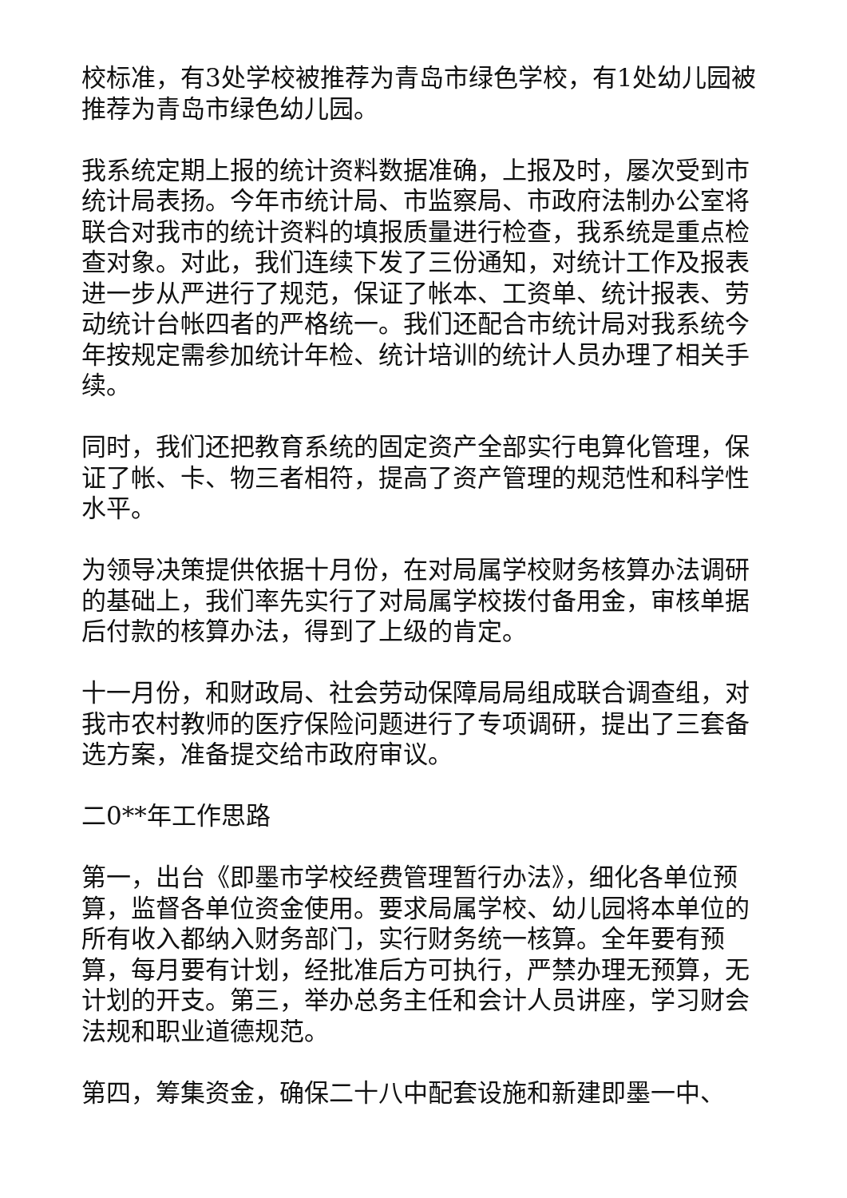校标准，有3处学校被推荐为青岛市绿色学校，有1处幼儿园被推荐为青岛市绿色幼儿园。
我系统定期上报的统计资料数据准确，上报及时，屡次受到市统计局表扬。今年市统计局、市监察局、市政府法制办公室将联合对我市的统计资料的填报质量进行检查，我系统是重点检查对象。对此，我们连续下发了三份通知，对统计工作及报表进一步从严进行了规范，保证了帐本、工资单、统计报表、劳动统计台帐四者的严格统一。我们还配合市统计局对我系统今年按规定需参加统计年检、统计培训的统计人员办理了相关手续。
同时，我们还把教育系统的固定资产全部实行电算化管理，保证了帐、卡、物三者相符，提高了资产管理的规范性和科学性水平。
为领导决策提供依据十月份，在对局属学校财务核算办法调研的基础上，我们率先实行了对局属学校拨付备用金，审核单据后付款的核算办法，得到了上级的肯定。
十一月份，和财政局、社会劳动保障局局组成联合调查组，对我市农村教师的医疗保险问题进行了专项调研，提出了三套备选方案，准备提交给市政府审议。
二0**年工作思路
第一，出台《即墨市学校经费管理暂行办法》，细化各单位预算，监督各单位资金使用。要求局属学校、幼儿园将本单位的所有收入都纳入财务部门，实行财务统一核算。全年要有预算，每月要有计划，经批准后方可执行，严禁办理无预算，无计划的开支。第三，举办总务主任和会计人员讲座，学习财会法规和职业道德规范。
第四，筹集资金，确保二十八中配套设施和新建即墨一中、